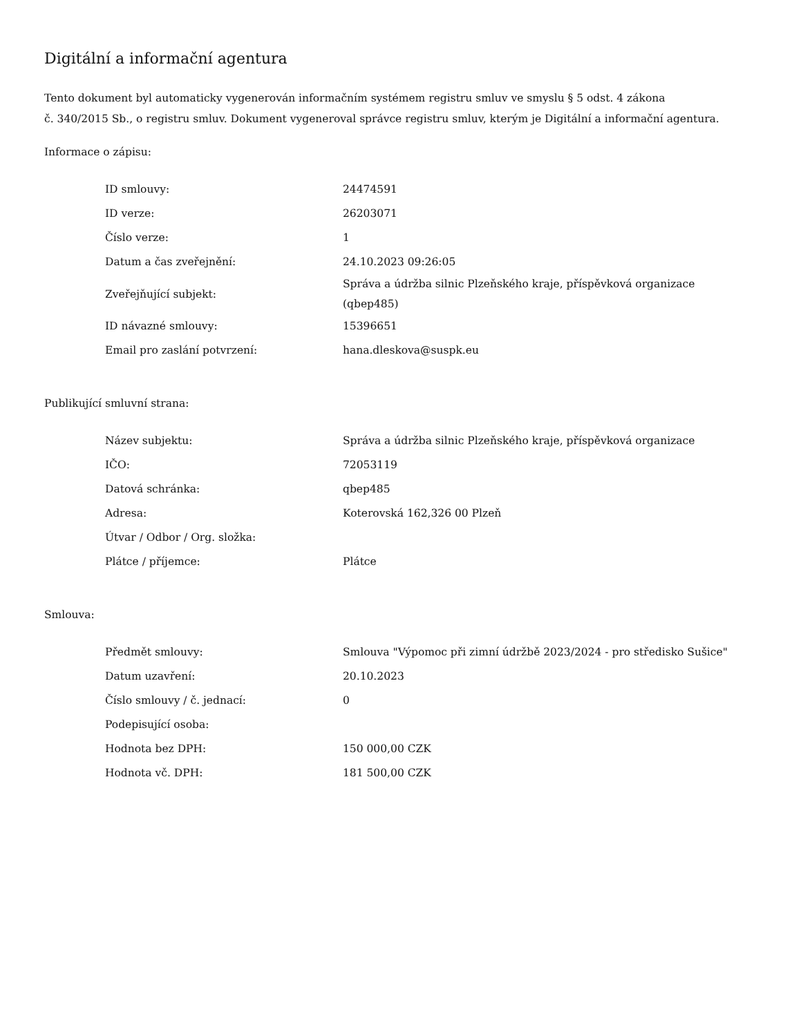Digitální a informační agentura
Tento dokument byl automaticky vygenerován informačním systémem registru smluv ve smyslu § 5 odst. 4 zákona
č. 340/2015 Sb., o registru smluv. Dokument vygeneroval správce registru smluv, kterým je Digitální a informační agentura.
Informace o zápisu:
| ID smlouvy: | 24474591 |
| ID verze: | 26203071 |
| Číslo verze: | 1 |
| Datum a čas zveřejnění: | 24.10.2023 09:26:05 |
| Zveřejňující subjekt: | Správa a údržba silnic Plzeňského kraje, příspěvková organizace (qbep485) |
| ID návazné smlouvy: | 15396651 |
| Email pro zaslání potvrzení: | hana.dleskova@suspk.eu |
Publikující smluvní strana:
| Název subjektu: | Správa a údržba silnic Plzeňského kraje, příspěvková organizace |
| IČO: | 72053119 |
| Datová schránka: | qbep485 |
| Adresa: | Koterovská 162,326 00 Plzeň |
| Útvar / Odbor / Org. složka: | |
| Plátce / příjemce: | Plátce |
Smlouva:
| Předmět smlouvy: | Smlouva "Výpomoc při zimní údržbě 2023/2024 - pro středisko Sušice" |
| Datum uzavření: | 20.10.2023 |
| Číslo smlouvy / č. jednací: | 0 |
| Podepisující osoba: | |
| Hodnota bez DPH: | 150 000,00 CZK |
| Hodnota vč. DPH: | 181 500,00 CZK |